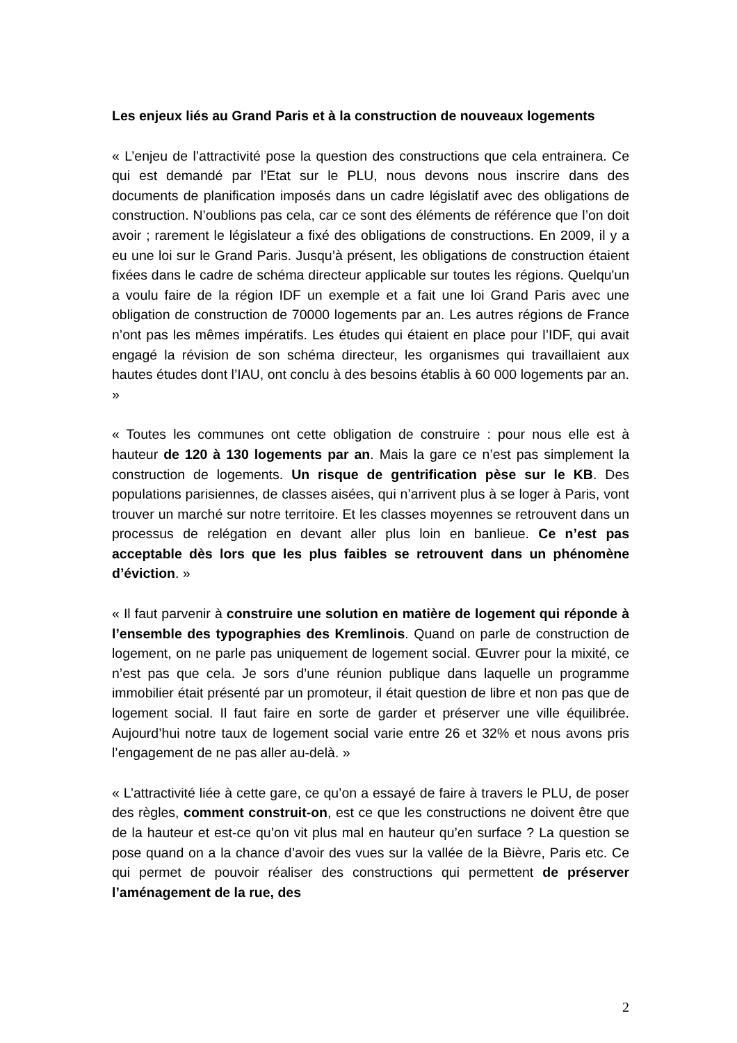Les enjeux liés au Grand Paris et à la construction de nouveaux logements
« L’enjeu de l’attractivité pose la question des constructions que cela entrainera. Ce qui est demandé par l’Etat sur le PLU, nous devons nous inscrire dans des documents de planification imposés dans un cadre législatif avec des obligations de construction. N’oublions pas cela, car ce sont des éléments de référence que l’on doit avoir ; rarement le législateur a fixé des obligations de constructions. En 2009, il y a eu une loi sur le Grand Paris. Jusqu’à présent, les obligations de construction étaient fixées dans le cadre de schéma directeur applicable sur toutes les régions. Quelqu'un a voulu faire de la région IDF un exemple et a fait une loi Grand Paris avec une obligation de construction de 70000 logements par an. Les autres régions de France n’ont pas les mêmes impératifs. Les études qui étaient en place pour l’IDF, qui avait engagé la révision de son schéma directeur, les organismes qui travaillaient aux hautes études dont l’IAU, ont conclu à des besoins établis à 60 000 logements par an. »
« Toutes les communes ont cette obligation de construire : pour nous elle est à hauteur de 120 à 130 logements par an. Mais la gare ce n’est pas simplement la construction de logements. Un risque de gentrification pèse sur le KB. Des populations parisiennes, de classes aisées, qui n’arrivent plus à se loger à Paris, vont trouver un marché sur notre territoire. Et les classes moyennes se retrouvent dans un processus de relégation en devant aller plus loin en banlieue. Ce n’est pas acceptable dès lors que les plus faibles se retrouvent dans un phénomène d’éviction. »
« Il faut parvenir à construire une solution en matière de logement qui réponde à l’ensemble des typographies des Kremlinois. Quand on parle de construction de logement, on ne parle pas uniquement de logement social. Œuvrer pour la mixité, ce n’est pas que cela. Je sors d’une réunion publique dans laquelle un programme immobilier était présenté par un promoteur, il était question de libre et non pas que de logement social. Il faut faire en sorte de garder et préserver une ville équilibrée. Aujourd’hui notre taux de logement social varie entre 26 et 32% et nous avons pris l’engagement de ne pas aller au-delà. »
« L’attractivité liée à cette gare, ce qu’on a essayé de faire à travers le PLU, de poser des règles, comment construit-on, est ce que les constructions ne doivent être que de la hauteur et est-ce qu’on vit plus mal en hauteur qu’en surface ? La question se pose quand on a la chance d’avoir des vues sur la vallée de la Bièvre, Paris etc. Ce qui permet de pouvoir réaliser des constructions qui permettent de préserver l’aménagement de la rue, des
2